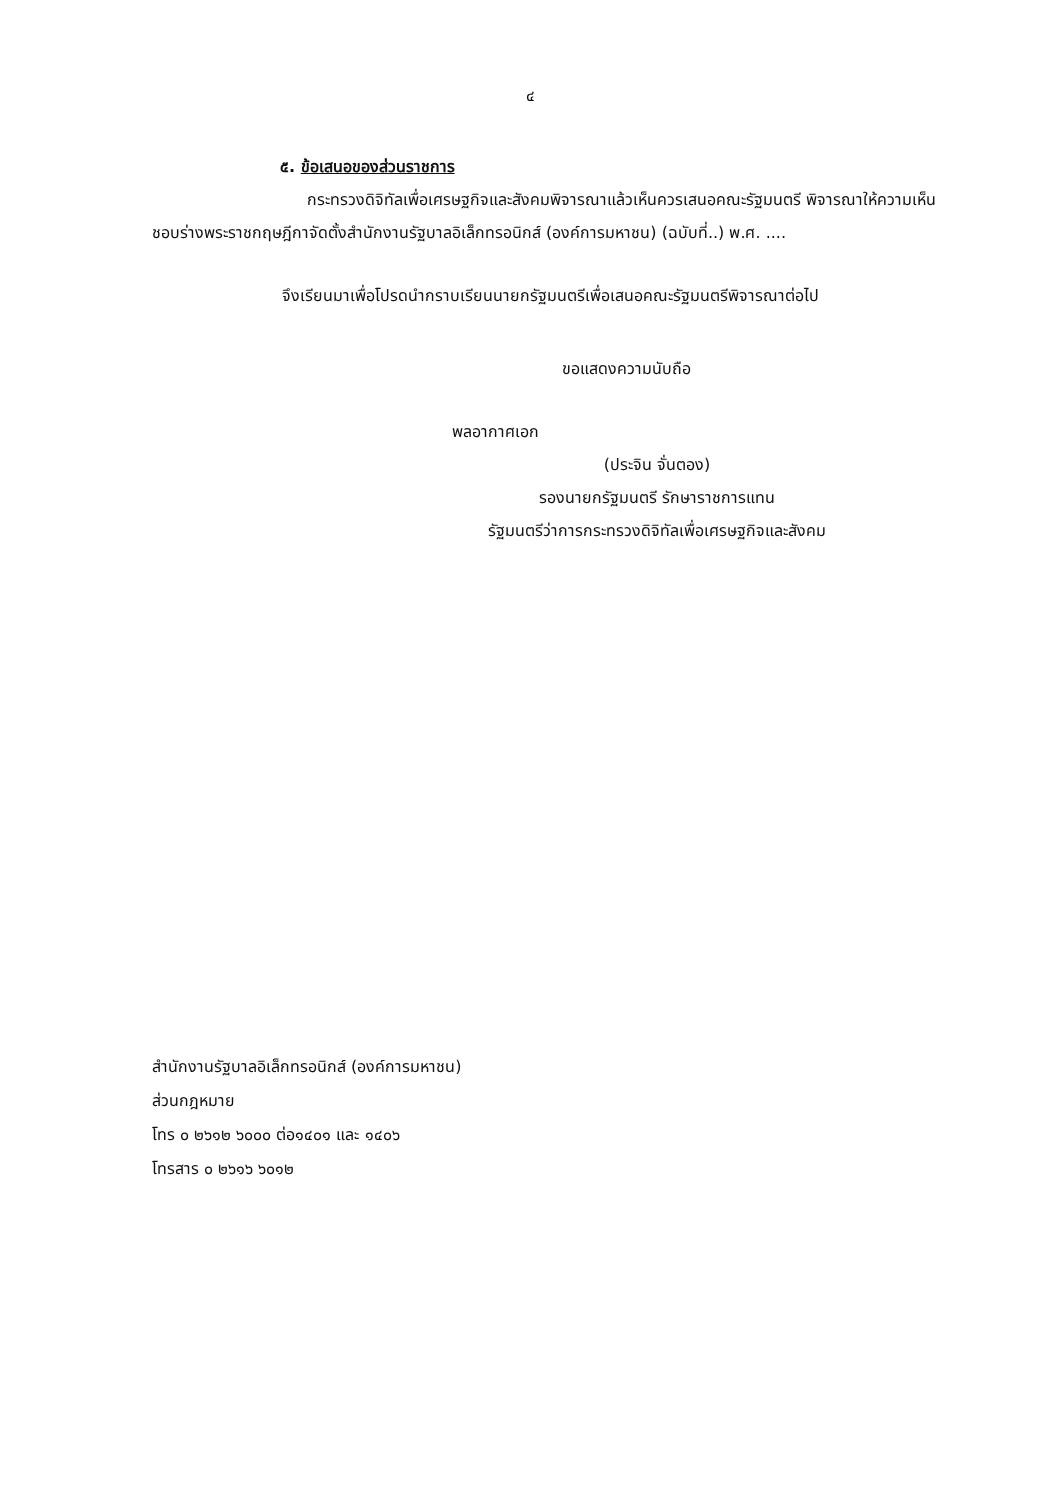๔
๕. ข้อเสนอของส่วนราชการ
กระทรวงดิจิทัลเพื่อเศรษฐกิจและสังคมพิจารณาแล้วเห็นควรเสนอคณะรัฐมนตรี พิจารณาให้ความเห็นชอบร่างพระราชกฤษฎีกาจัดตั้งสำนักงานรัฐบาลอิเล็กทรอนิกส์ (องค์การมหาชน) (ฉบับที่..) พ.ศ. ....
จึงเรียนมาเพื่อโปรดนำกราบเรียนนายกรัฐมนตรีเพื่อเสนอคณะรัฐมนตรีพิจารณาต่อไป
ขอแสดงความนับถือ
พลอากาศเอก
(ประจิน จั่นตอง)
รองนายกรัฐมนตรี รักษาราชการแทน
รัฐมนตรีว่าการกระทรวงดิจิทัลเพื่อเศรษฐกิจและสังคม
สำนักงานรัฐบาลอิเล็กทรอนิกส์ (องค์การมหาชน)
ส่วนกฎหมาย
โทร ๐ ๒๖๑๒ ๖๐๐๐ ต่อ๑๔๐๑ และ ๑๔๐๖
โทรสาร ๐ ๒๖๑๖ ๖๐๑๒